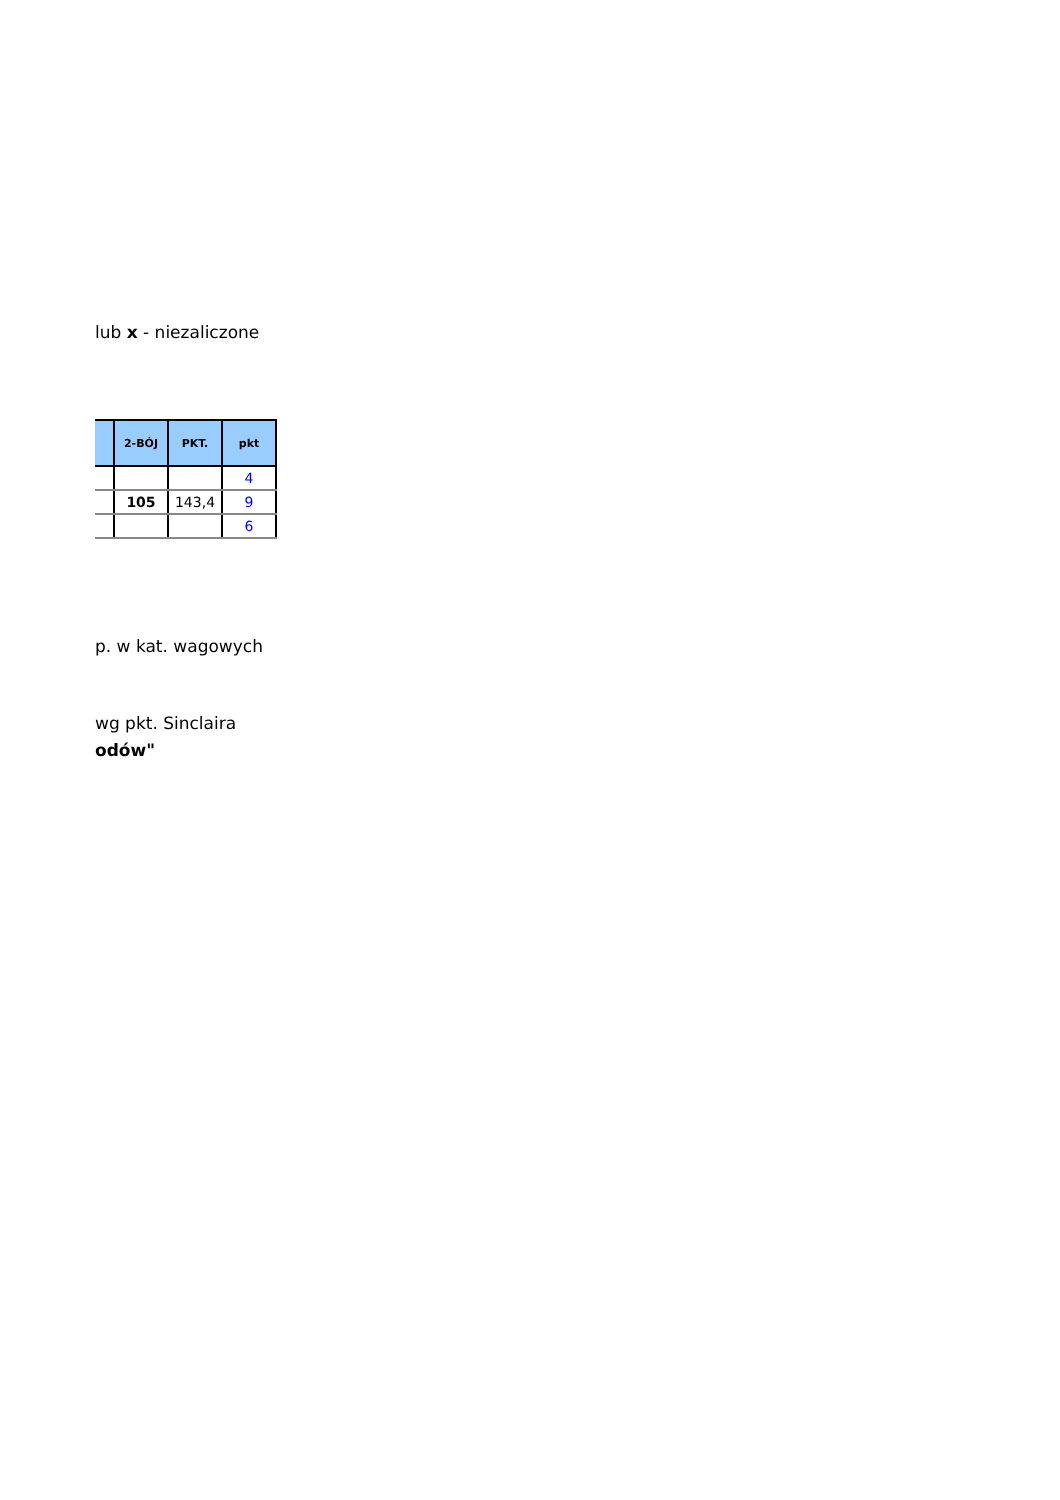lub x - niezaliczone
| | 2-BÓJ | PKT. | pkt |
| --- | --- | --- | --- |
| | | | 4 |
| | 105 | 143,4 | 9 |
| | | | 6 |
p. w kat. wagowych
wg pkt. Sinclaira
odów"